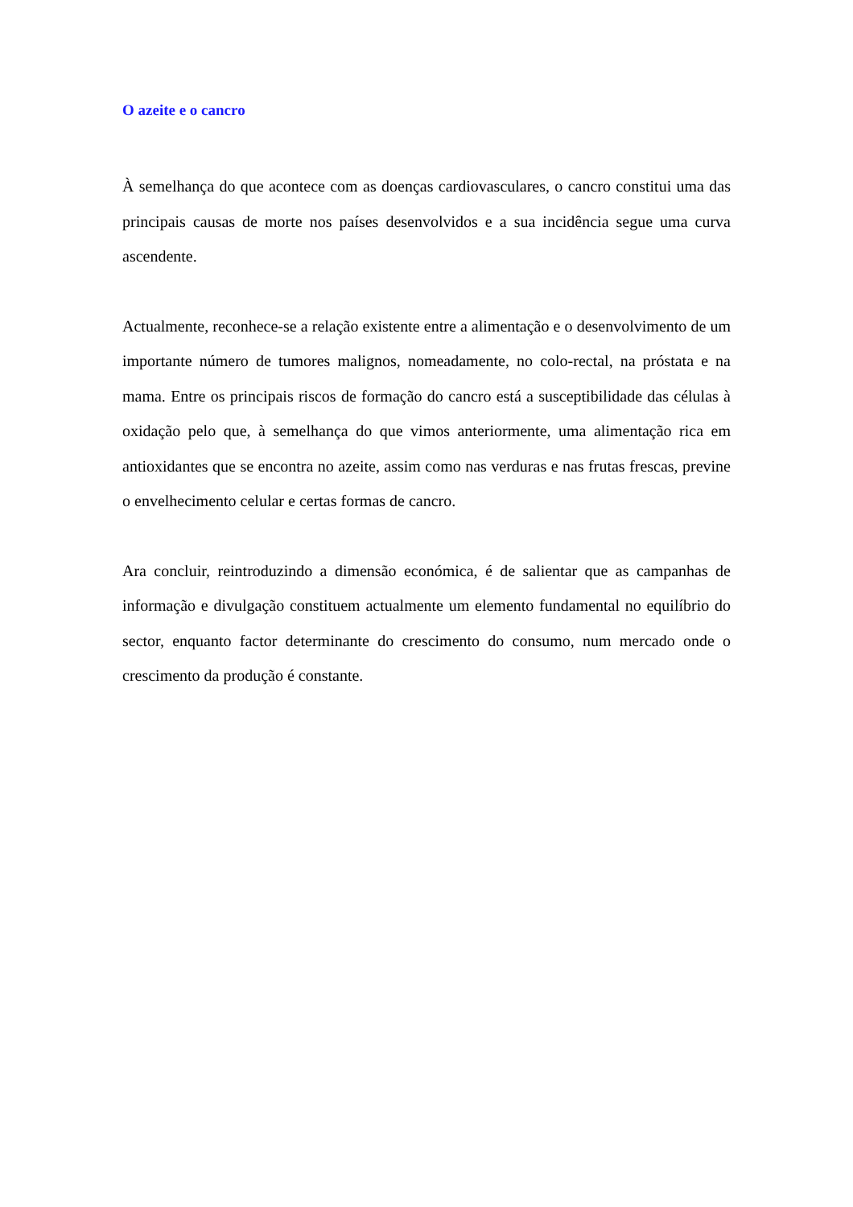O azeite e o cancro
À semelhança do que acontece com as doenças cardiovasculares, o cancro constitui uma das principais causas de morte nos países desenvolvidos e a sua incidência segue uma curva ascendente.
Actualmente, reconhece-se a relação existente entre a alimentação e o desenvolvimento de um importante número de tumores malignos, nomeadamente, no colo-rectal, na próstata e na mama. Entre os principais riscos de formação do cancro está a susceptibilidade das células à oxidação pelo que, à semelhança do que vimos anteriormente, uma alimentação rica em antioxidantes que se encontra no azeite, assim como nas verduras e nas frutas frescas, previne o envelhecimento celular e certas formas de cancro.
Ara concluir, reintroduzindo a dimensão económica, é de salientar que as campanhas de informação e divulgação constituem actualmente um elemento fundamental no equilíbrio do sector, enquanto factor determinante do crescimento do consumo, num mercado onde o crescimento da produção é constante.